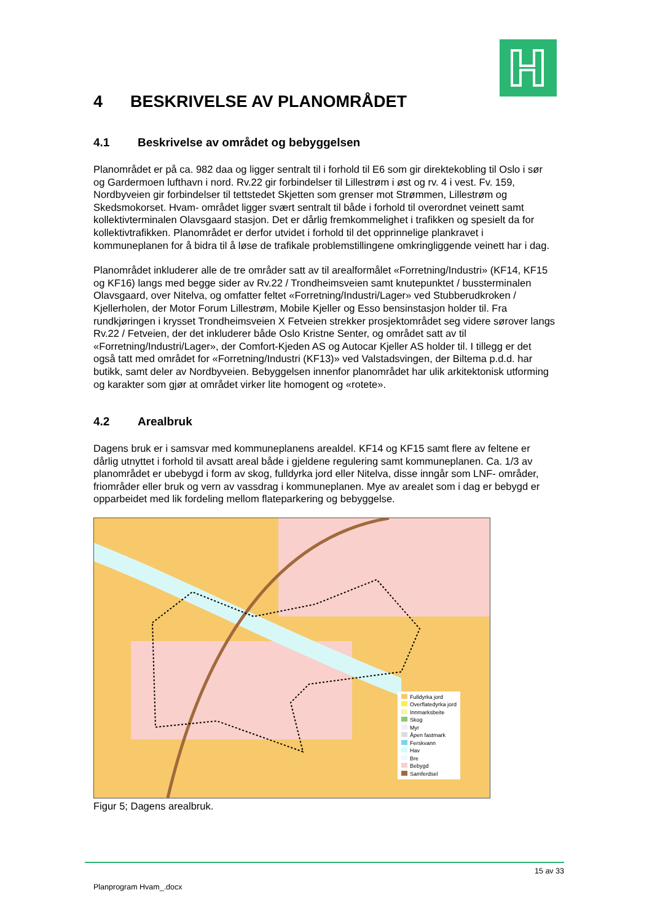4 BESKRIVELSE AV PLANOMRÅDET
4.1 Beskrivelse av området og bebyggelsen
Planområdet er på ca. 982 daa og ligger sentralt til i forhold til E6 som gir direktekobling til Oslo i sør og Gardermoen lufthavn i nord. Rv.22 gir forbindelser til Lillestrøm i øst og rv. 4 i vest. Fv. 159, Nordbyveien gir forbindelser til tettstedet Skjetten som grenser mot Strømmen, Lillestrøm og Skedsmokorset. Hvam- området ligger svært sentralt til både i forhold til overordnet veinett samt kollektivterminalen Olavsgaard stasjon. Det er dårlig fremkommelighet i trafikken og spesielt da for kollektivtrafikken. Planområdet er derfor utvidet i forhold til det opprinnelige plankravet i kommuneplanen for å bidra til å løse de trafikale problemstillingene omkringliggende veinett har i dag.
Planområdet inkluderer alle de tre områder satt av til arealformålet «Forretning/Industri» (KF14, KF15 og KF16) langs med begge sider av Rv.22 / Trondheimsveien samt knutepunktet / bussterminalen Olavsgaard, over Nitelva, og omfatter feltet «Forretning/Industri/Lager» ved Stubberudkroken / Kjellerholen, der Motor Forum Lillestrøm, Mobile Kjeller og Esso bensinstasjon holder til. Fra rundkjøringen i krysset Trondheimsveien X Fetveien strekker prosjektområdet seg videre sørover langs Rv.22 / Fetveien, der det inkluderer både Oslo Kristne Senter, og området satt av til «Forretning/Industri/Lager», der Comfort-Kjeden AS og Autocar Kjeller AS holder til. I tillegg er det også tatt med området for «Forretning/Industri (KF13)» ved Valstadsvingen, der Biltema p.d.d. har butikk, samt deler av Nordbyveien. Bebyggelsen innenfor planområdet har ulik arkitektonisk utforming og karakter som gjør at området virker lite homogent og «rotete».
4.2 Arealbruk
Dagens bruk er i samsvar med kommuneplanens arealdel. KF14 og KF15 samt flere av feltene er dårlig utnyttet i forhold til avsatt areal både i gjeldene regulering samt kommuneplanen. Ca. 1/3 av planområdet er ubebygd i form av skog, fulldyrka jord eller Nitelva, disse inngår som LNF- områder, friområder eller bruk og vern av vassdrag i kommuneplanen. Mye av arealet som i dag er bebygd er opparbeidet med lik fordeling mellom flateparkering og bebyggelse.
Fulldyrka jord
Overflatedyrka jord
Innmarksbeite
Skog
Myr
Åpen fastmark
Ferskvann
Hav
Bre
Bebygd
Samferdsel
Figur 5; Dagens arealbruk.
15 av 33
Planprogram Hvam_.docx